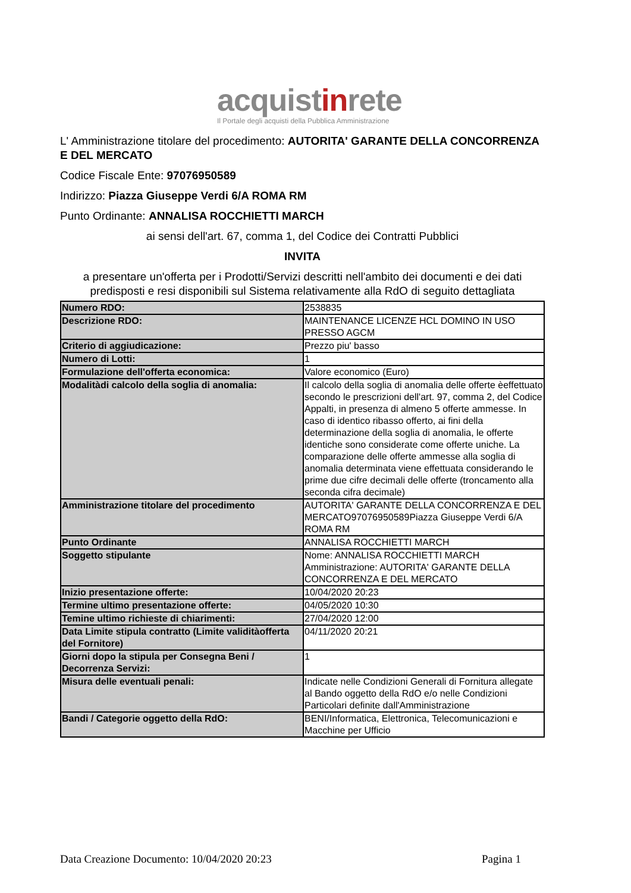acquistinrete
Il Portale degli acquisti della Pubblica Amministrazione
L' Amministrazione titolare del procedimento: AUTORITA' GARANTE DELLA CONCORRENZA E DEL MERCATO
Codice Fiscale Ente: 97076950589
Indirizzo: Piazza Giuseppe Verdi 6/A ROMA RM
Punto Ordinante: ANNALISA ROCCHIETTI MARCH
ai sensi dell'art. 67, comma 1, del Codice dei Contratti Pubblici
INVITA
a presentare un'offerta per i Prodotti/Servizi descritti nell'ambito dei documenti e dei dati predisposti e resi disponibili sul Sistema relativamente alla RdO di seguito dettagliata
| Numero RDO: | 2538835 |
| Descrizione RDO: | MAINTENANCE LICENZE HCL DOMINO IN USO PRESSO AGCM |
| Criterio di aggiudicazione: | Prezzo piu' basso |
| Numero di Lotti: | 1 |
| Formulazione dell'offerta economica: | Valore economico (Euro) |
| Modalitàdi calcolo della soglia di anomalia: | Il calcolo della soglia di anomalia delle offerte èeffettuato secondo le prescrizioni dell'art. 97, comma 2, del Codice Appalti, in presenza di almeno 5 offerte ammesse. In caso di identico ribasso offerto, ai fini della determinazione della soglia di anomalia, le offerte identiche sono considerate come offerte uniche. La comparazione delle offerte ammesse alla soglia di anomalia determinata viene effettuata considerando le prime due cifre decimali delle offerte (troncamento alla seconda cifra decimale) |
| Amministrazione titolare del procedimento | AUTORITA' GARANTE DELLA CONCORRENZA E DEL MERCATO97076950589Piazza Giuseppe Verdi 6/A ROMA RM |
| Punto Ordinante | ANNALISA ROCCHIETTI MARCH |
| Soggetto stipulante | Nome: ANNALISA ROCCHIETTI MARCH Amministrazione: AUTORITA' GARANTE DELLA CONCORRENZA E DEL MERCATO |
| Inizio presentazione offerte: | 10/04/2020 20:23 |
| Termine ultimo presentazione offerte: | 04/05/2020 10:30 |
| Temine ultimo richieste di chiarimenti: | 27/04/2020 12:00 |
| Data Limite stipula contratto (Limite validitàofferta del Fornitore) | 04/11/2020 20:21 |
| Giorni dopo la stipula per Consegna Beni / Decorrenza Servizi: | 1 |
| Misura delle eventuali penali: | Indicate nelle Condizioni Generali di Fornitura allegate al Bando oggetto della RdO e/o nelle Condizioni Particolari definite dall'Amministrazione |
| Bandi / Categorie oggetto della RdO: | BENI/Informatica, Elettronica, Telecomunicazioni e Macchine per Ufficio |
Data Creazione Documento: 10/04/2020 20:23 Pagina 1